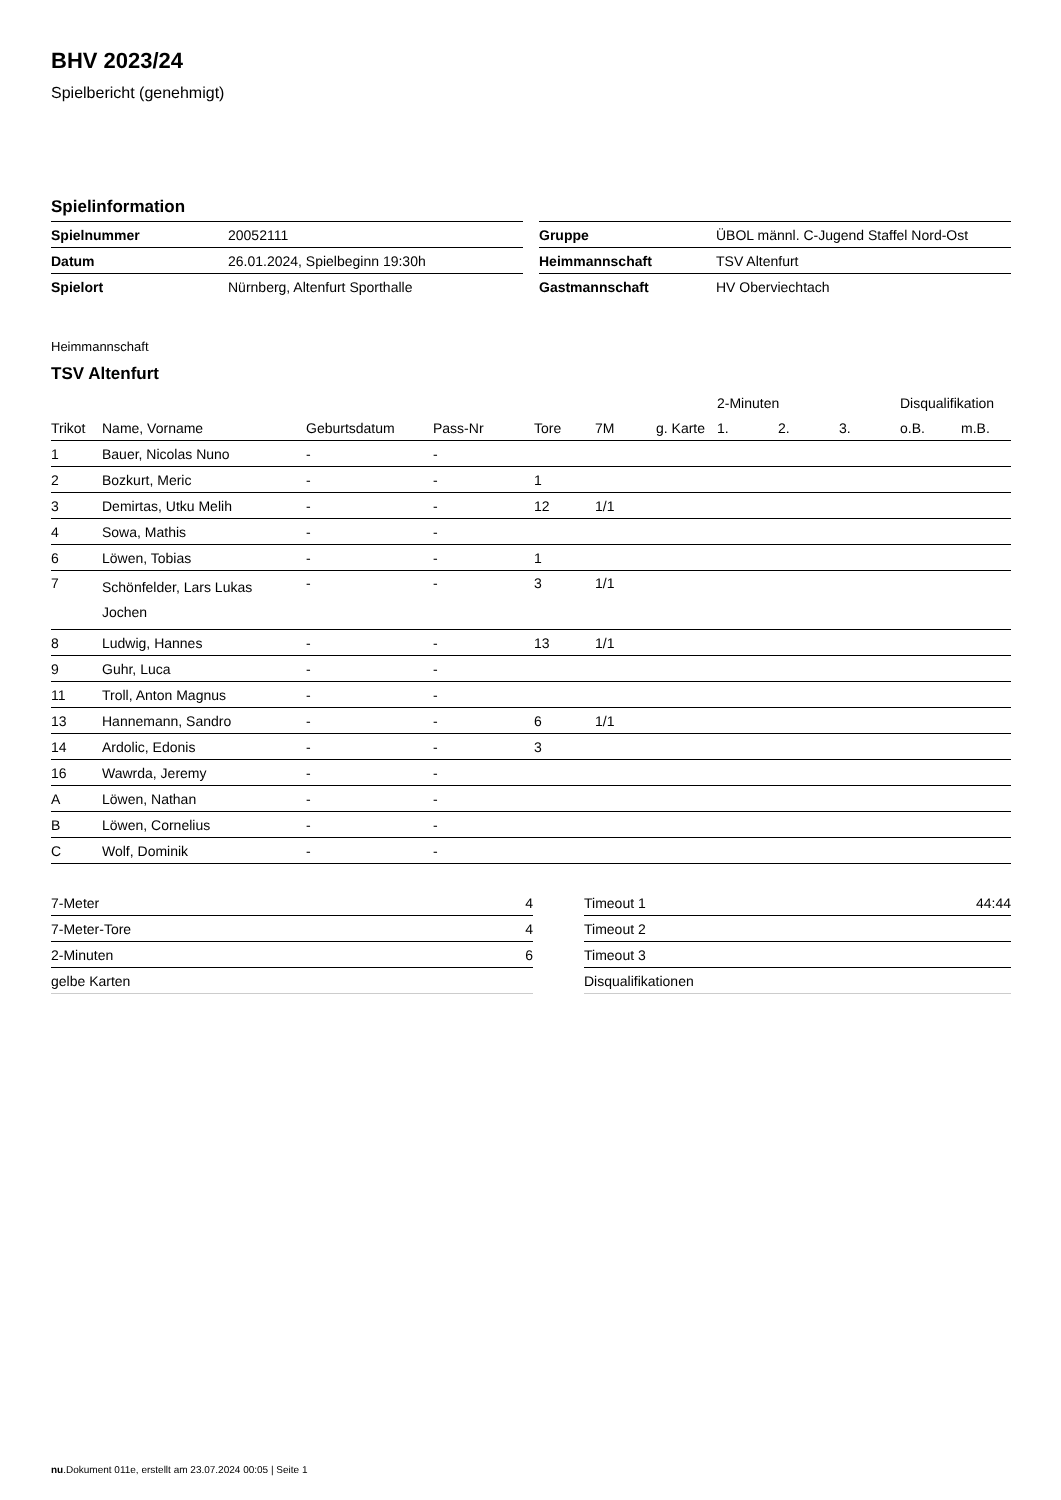BHV 2023/24
Spielbericht (genehmigt)
Spielinformation
| Spielnummer | 20052111 |
| Datum | 26.01.2024, Spielbeginn 19:30h |
| Spielort | Nürnberg, Altenfurt Sporthalle |
| Gruppe | ÜBOL männl. C-Jugend Staffel Nord-Ost |
| Heimmannschaft | TSV Altenfurt |
| Gastmannschaft | HV Oberviechtach |
Heimmannschaft
TSV Altenfurt
| | | | | | | | 2-Minuten | | | Disqualifikation | |
| --- | --- | --- | --- | --- | --- | --- | --- | --- | --- | --- | --- |
| Trikot | Name, Vorname | Geburtsdatum | Pass-Nr | Tore | 7M | g. Karte | 1. | 2. | 3. | o.B. | m.B. |
| 1 | Bauer, Nicolas Nuno | - | - | | | | | | | | |
| 2 | Bozkurt, Meric | - | - | 1 | | | | | | | |
| 3 | Demirtas, Utku Melih | - | - | 12 | 1/1 | | | | | | |
| 4 | Sowa, Mathis | - | - | | | | | | | | |
| 6 | Löwen, Tobias | - | - | 1 | | | | | | | |
| 7 | Schönfelder, Lars Lukas Jochen | - | - | 3 | 1/1 | | | | | | |
| 8 | Ludwig, Hannes | - | - | 13 | 1/1 | | | | | | |
| 9 | Guhr, Luca | - | - | | | | | | | | |
| 11 | Troll, Anton Magnus | - | - | | | | | | | | |
| 13 | Hannemann, Sandro | - | - | 6 | 1/1 | | | | | | |
| 14 | Ardolic, Edonis | - | - | 3 | | | | | | | |
| 16 | Wawrda, Jeremy | - | - | | | | | | | | |
| A | Löwen, Nathan | - | - | | | | | | | | |
| B | Löwen, Cornelius | - | - | | | | | | | | |
| C | Wolf, Dominik | - | - | | | | | | | | |
| 7-Meter | 4 |
| 7-Meter-Tore | 4 |
| 2-Minuten | 6 |
| gelbe Karten | |
| Timeout 1 | 44:44 |
| Timeout 2 | |
| Timeout 3 | |
| Disqualifikationen | |
nu.Dokument 011e, erstellt am 23.07.2024 00:05 | Seite 1